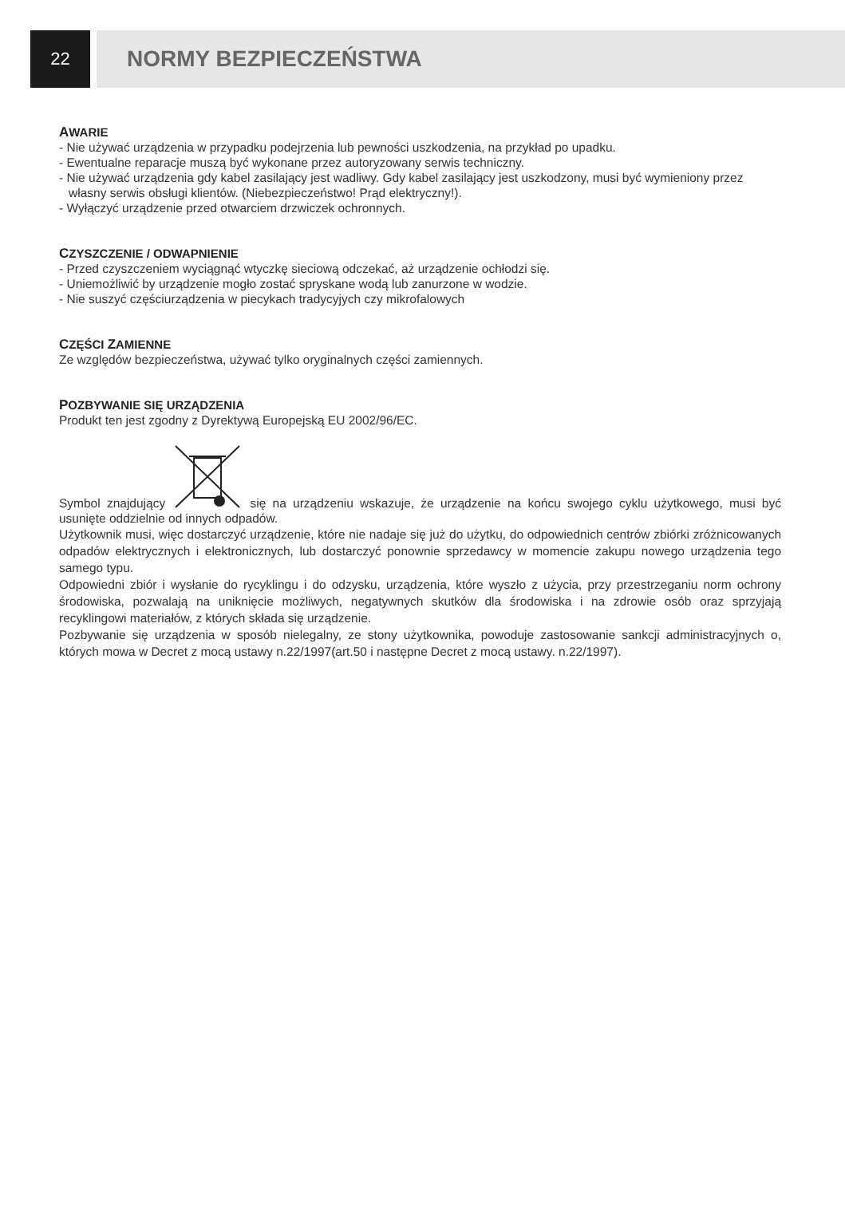22
NORMY BEZPIECZEŃSTWA
AWARIE
- Nie używać urządzenia w przypadku podejrzenia lub pewności uszkodzenia, na przykład po upadku.
- Ewentualne reparacje muszą być wykonane przez autoryzowany serwis techniczny.
- Nie używać urządzenia gdy kabel zasilający jest wadliwy. Gdy kabel zasilający jest uszkodzony, musi być wymieniony przez własny serwis obsługi klientów. (Niebezpieczeństwo! Prąd elektryczny!).
- Wyłączyć urządzenie przed otwarciem drzwiczek ochronnych.
CZYSZCZENIE / ODWAPNIENIE
- Przed czyszczeniem wyciągnąć wtyczkę sieciową odczekać, aż urządzenie ochłodzi się.
- Uniemożliwić by urządzenie mogło zostać spryskane wodą lub zanurzone w wodzie.
- Nie suszyć częściurządzenia w piecykach tradycyjych czy mikrofalowych
CZĘŚCI ZAMIENNE
Ze względów bezpieczeństwa, używać tylko oryginalnych części zamiennych.
POZBYWANIE SIĘ URZĄDZENIA
Produkt ten jest zgodny z Dyrektywą Europejską EU 2002/96/EC.
Symbol znajdujący się na urządzeniu wskazuje, że urządzenie na końcu swojego cyklu użytkowego, musi być usunięte oddzielnie od innych odpadów.
Użytkownik musi, więc dostarczyć urządzenie, które nie nadaje się już do użytku, do odpowiednich centrów zbiórki zróżnicowanych odpadów elektrycznych i elektronicznych, lub dostarczyć ponownie sprzedawcy w momencie zakupu nowego urządzenia tego samego typu.
Odpowiedni zbiór i wysłanie do rycyklingu i do odzysku, urządzenia, które wyszło z użycia, przy przestrzeganiu norm ochrony środowiska, pozwalają na uniknięcie możliwych, negatywnych skutków dla środowiska i na zdrowie osób oraz sprzyjają recyklingowi materiałów, z których składa się urządzenie.
Pozbywanie się urządzenia w sposób nielegalny, ze stony użytkownika, powoduje zastosowanie sankcji administracyjnych o, których mowa w Decret z mocą ustawy n.22/1997(art.50 i następne Decret z mocą ustawy. n.22/1997).